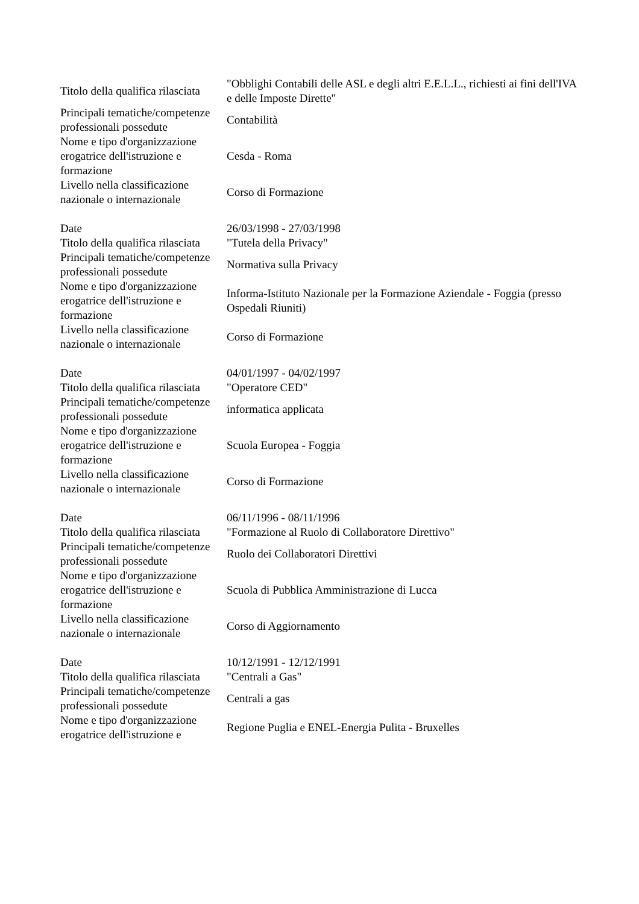| Titolo della qualifica rilasciata | "Obblighi Contabili delle ASL e degli altri E.E.L.L., richiesti ai fini dell'IVA e delle Imposte Dirette" |
| Principali tematiche/competenze professionali possedute | Contabilità |
| Nome e tipo d'organizzazione erogatrice dell'istruzione e formazione | Cesda - Roma |
| Livello nella classificazione nazionale o internazionale | Corso di Formazione |
| Date | 26/03/1998 - 27/03/1998 |
| Titolo della qualifica rilasciata | "Tutela della Privacy" |
| Principali tematiche/competenze professionali possedute | Normativa sulla Privacy |
| Nome e tipo d'organizzazione erogatrice dell'istruzione e formazione | Informa-Istituto Nazionale per la Formazione Aziendale - Foggia (presso Ospedali Riuniti) |
| Livello nella classificazione nazionale o internazionale | Corso di Formazione |
| Date | 04/01/1997 - 04/02/1997 |
| Titolo della qualifica rilasciata | "Operatore CED" |
| Principali tematiche/competenze professionali possedute | informatica applicata |
| Nome e tipo d'organizzazione erogatrice dell'istruzione e formazione | Scuola Europea - Foggia |
| Livello nella classificazione nazionale o internazionale | Corso di Formazione |
| Date | 06/11/1996 - 08/11/1996 |
| Titolo della qualifica rilasciata | "Formazione al Ruolo di Collaboratore Direttivo" |
| Principali tematiche/competenze professionali possedute | Ruolo dei Collaboratori Direttivi |
| Nome e tipo d'organizzazione erogatrice dell'istruzione e formazione | Scuola di Pubblica Amministrazione di Lucca |
| Livello nella classificazione nazionale o internazionale | Corso di Aggiornamento |
| Date | 10/12/1991 - 12/12/1991 |
| Titolo della qualifica rilasciata | "Centrali a Gas" |
| Principali tematiche/competenze professionali possedute | Centrali a gas |
| Nome e tipo d'organizzazione erogatrice dell'istruzione e | Regione Puglia e ENEL-Energia Pulita - Bruxelles |